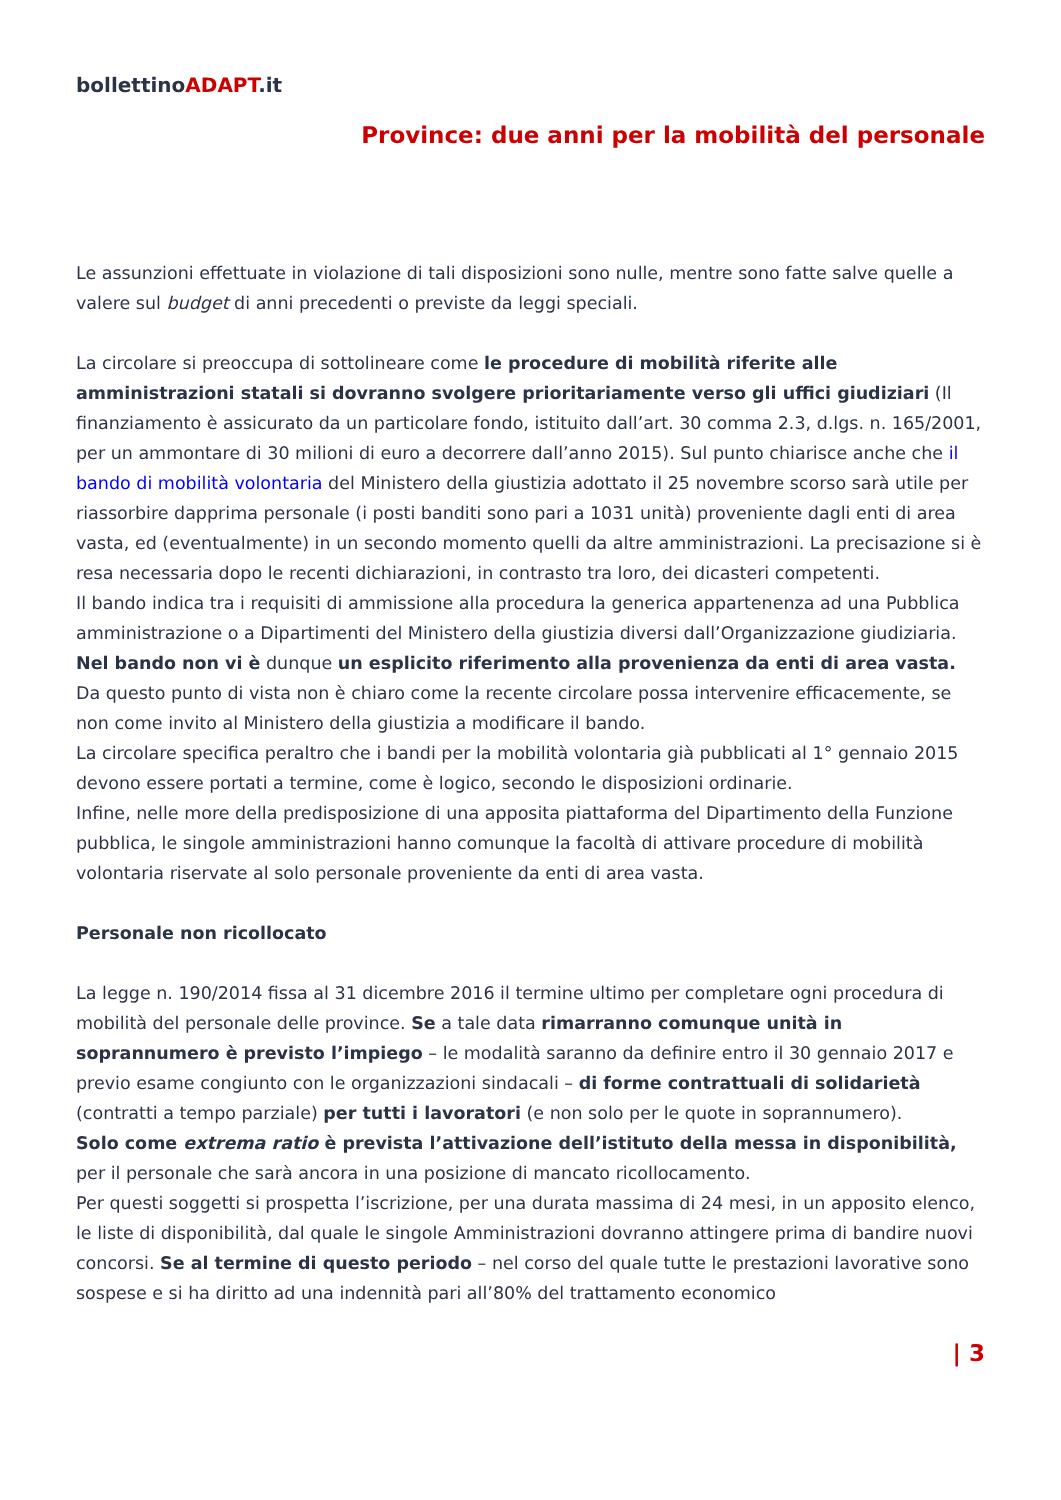bollettinoADAPT.it
Province: due anni per la mobilità del personale
Le assunzioni effettuate in violazione di tali disposizioni sono nulle, mentre sono fatte salve quelle a valere sul budget di anni precedenti o previste da leggi speciali.
La circolare si preoccupa di sottolineare come le procedure di mobilità riferite alle amministrazioni statali si dovranno svolgere prioritariamente verso gli uffici giudiziari (Il finanziamento è assicurato da un particolare fondo, istituito dall’art. 30 comma 2.3, d.lgs. n. 165/2001, per un ammontare di 30 milioni di euro a decorrere dall’anno 2015). Sul punto chiarisce anche che il bando di mobilità volontaria del Ministero della giustizia adottato il 25 novembre scorso sarà utile per riassorbire dapprima personale (i posti banditi sono pari a 1031 unità) proveniente dagli enti di area vasta, ed (eventualmente) in un secondo momento quelli da altre amministrazioni. La precisazione si è resa necessaria dopo le recenti dichiarazioni, in contrasto tra loro, dei dicasteri competenti.
Il bando indica tra i requisiti di ammissione alla procedura la generica appartenenza ad una Pubblica amministrazione o a Dipartimenti del Ministero della giustizia diversi dall’Organizzazione giudiziaria. Nel bando non vi è dunque un esplicito riferimento alla provenienza da enti di area vasta. Da questo punto di vista non è chiaro come la recente circolare possa intervenire efficacemente, se non come invito al Ministero della giustizia a modificare il bando.
La circolare specifica peraltro che i bandi per la mobilità volontaria già pubblicati al 1° gennaio 2015 devono essere portati a termine, come è logico, secondo le disposizioni ordinarie.
Infine, nelle more della predisposizione di una apposita piattaforma del Dipartimento della Funzione pubblica, le singole amministrazioni hanno comunque la facoltà di attivare procedure di mobilità volontaria riservate al solo personale proveniente da enti di area vasta.
Personale non ricollocato
La legge n. 190/2014 fissa al 31 dicembre 2016 il termine ultimo per completare ogni procedura di mobilità del personale delle province. Se a tale data rimarranno comunque unità in soprannumero è previsto l’impiego – le modalità saranno da definire entro il 30 gennaio 2017 e previo esame congiunto con le organizzazioni sindacali – di forme contrattuali di solidarietà (contratti a tempo parziale) per tutti i lavoratori (e non solo per le quote in soprannumero).
Solo come extrema ratio è prevista l’attivazione dell’istituto della messa in disponibilità, per il personale che sarà ancora in una posizione di mancato ricollocamento.
Per questi soggetti si prospetta l’iscrizione, per una durata massima di 24 mesi, in un apposito elenco, le liste di disponibilità, dal quale le singole Amministrazioni dovranno attingere prima di bandire nuovi concorsi. Se al termine di questo periodo – nel corso del quale tutte le prestazioni lavorative sono sospese e si ha diritto ad una indennità pari all’80% del trattamento economico
| 3